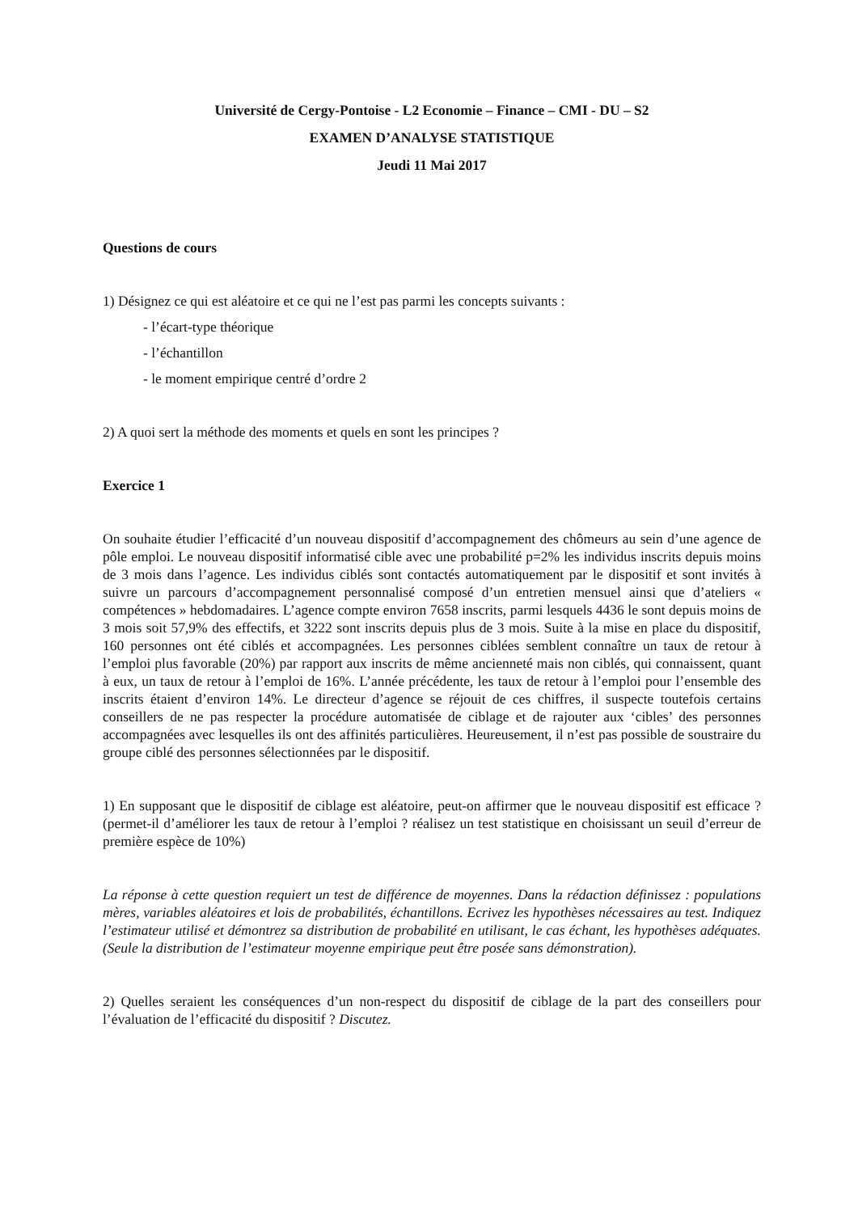Université de Cergy-Pontoise - L2 Economie – Finance – CMI - DU – S2
EXAMEN D’ANALYSE STATISTIQUE
Jeudi 11 Mai 2017
Questions de cours
1) Désignez ce qui est aléatoire et ce qui ne l’est pas parmi les concepts suivants :
- l’écart-type théorique
- l’échantillon
- le moment empirique centré d’ordre 2
2) A quoi sert la méthode des moments et quels en sont les principes ?
Exercice 1
On souhaite étudier l’efficacité d’un nouveau dispositif d’accompagnement des chômeurs au sein d’une agence de pôle emploi. Le nouveau dispositif informatisé cible avec une probabilité p=2% les individus inscrits depuis moins de 3 mois dans l’agence. Les individus ciblés sont contactés automatiquement par le dispositif et sont invités à suivre un parcours d’accompagnement personnalisé composé d’un entretien mensuel ainsi que d’ateliers « compétences » hebdomadaires. L’agence compte environ 7658 inscrits, parmi lesquels 4436 le sont depuis moins de 3 mois soit 57,9% des effectifs, et 3222 sont inscrits depuis plus de 3 mois. Suite à la mise en place du dispositif, 160 personnes ont été ciblés et accompagnées. Les personnes ciblées semblent connaître un taux de retour à l’emploi plus favorable (20%) par rapport aux inscrits de même ancienneté mais non ciblés, qui connaissent, quant à eux, un taux de retour à l’emploi de 16%. L’année précédente, les taux de retour à l’emploi pour l’ensemble des inscrits étaient d’environ 14%. Le directeur d’agence se réjouit de ces chiffres, il suspecte toutefois certains conseillers de ne pas respecter la procédure automatisée de ciblage et de rajouter aux ‘cibles’ des personnes accompagnées avec lesquelles ils ont des affinités particulières. Heureusement, il n’est pas possible de soustraire du groupe ciblé des personnes sélectionnées par le dispositif.
1) En supposant que le dispositif de ciblage est aléatoire, peut-on affirmer que le nouveau dispositif est efficace ? (permet-il d’améliorer les taux de retour à l’emploi ? réalisez un test statistique en choisissant un seuil d’erreur de première espèce de 10%)
La réponse à cette question requiert un test de différence de moyennes. Dans la rédaction définissez : populations mères, variables aléatoires et lois de probabilités, échantillons. Ecrivez les hypothèses nécessaires au test. Indiquez l’estimateur utilisé et démontrez sa distribution de probabilité en utilisant, le cas échant, les hypothèses adéquates. (Seule la distribution de l’estimateur moyenne empirique peut être posée sans démonstration).
2) Quelles seraient les conséquences d’un non-respect du dispositif de ciblage de la part des conseillers pour l’évaluation de l’efficacité du dispositif ? Discutez.